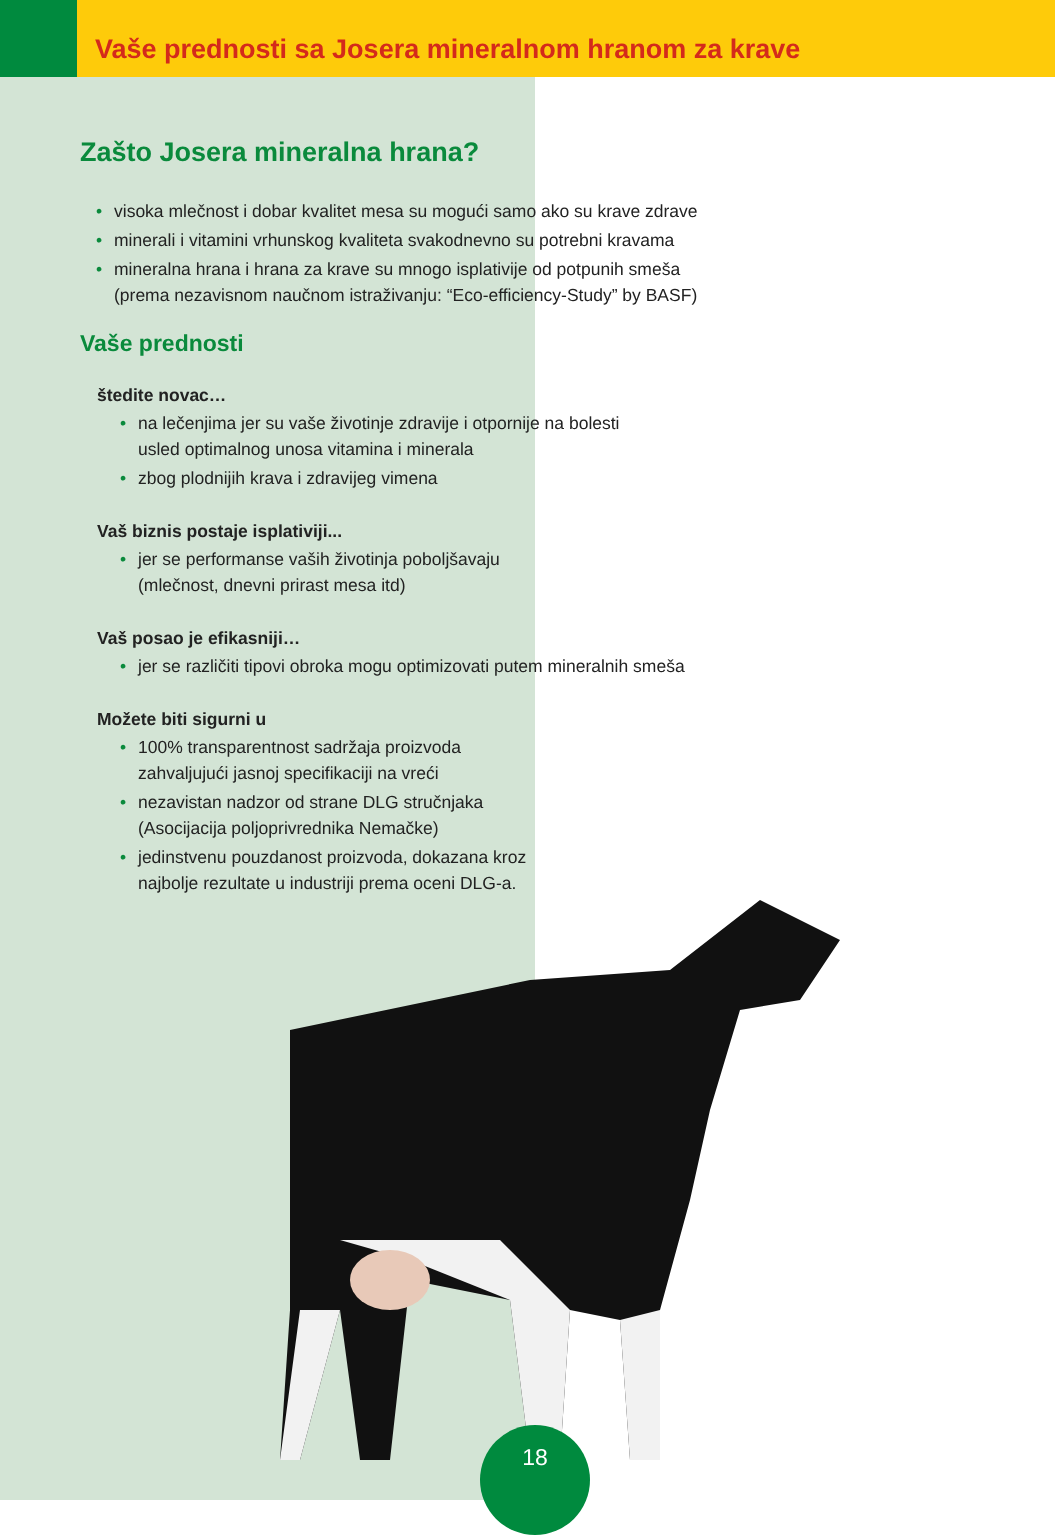Vaše prednosti sa Josera mineralnom hranom za krave
Zašto Josera mineralna hrana?
visoka mlečnost i dobar kvalitet mesa su mogući samo ako su krave zdrave
minerali i vitamini vrhunskog kvaliteta svakodnevno su potrebni kravama
mineralna hrana i hrana za krave su mnogo isplativije od potpunih smeša
(prema nezavisnom naučnom istraživanju: “Eco-efficiency-Study” by BASF)
Vaše prednosti
štedite novac…
na lečenjima jer su vaše životinje zdravije i otpornije na bolesti
usled optimalnog unosa vitamina i minerala
zbog plodnijih krava i zdravijeg vimena
Vaš biznis postaje isplativiji...
jer se performanse vaših životinja poboljšavaju
(mlečnost, dnevni prirast mesa itd)
Vaš posao je efikasniji…
jer se različiti tipovi obroka mogu optimizovati putem mineralnih smeša
Možete biti sigurni u
100% transparentnost sadržaja proizvoda
zahvaljujući jasnoj specifikaciji na vreći
nezavistan nadzor od strane DLG stručnjaka
(Asocijacija poljoprivrednika Nemačke)
jedinstvenu pouzdanost proizvoda, dokazana kroz
najbolje rezultate u industriji prema oceni DLG-a.
18